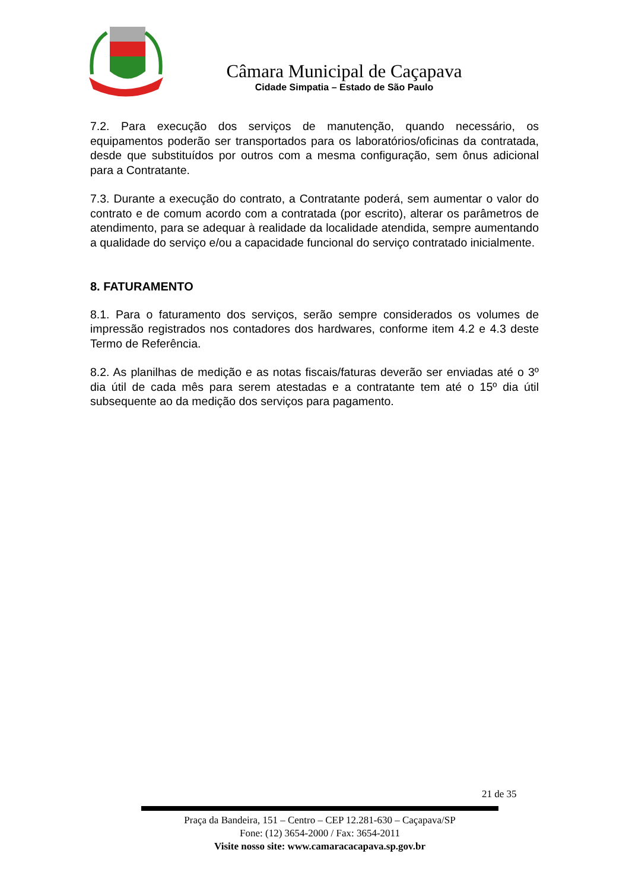Câmara Municipal de Caçapava
Cidade Simpatia – Estado de São Paulo
7.2. Para execução dos serviços de manutenção, quando necessário, os equipamentos poderão ser transportados para os laboratórios/oficinas da contratada, desde que substituídos por outros com a mesma configuração, sem ônus adicional para a Contratante.
7.3. Durante a execução do contrato, a Contratante poderá, sem aumentar o valor do contrato e de comum acordo com a contratada (por escrito), alterar os parâmetros de atendimento, para se adequar à realidade da localidade atendida, sempre aumentando a qualidade do serviço e/ou a capacidade funcional do serviço contratado inicialmente.
8. FATURAMENTO
8.1. Para o faturamento dos serviços, serão sempre considerados os volumes de impressão registrados nos contadores dos hardwares, conforme item 4.2 e 4.3 deste Termo de Referência.
8.2. As planilhas de medição e as notas fiscais/faturas deverão ser enviadas até o 3º dia útil de cada mês para serem atestadas e a contratante tem até o 15º dia útil subsequente ao da medição dos serviços para pagamento.
21 de 35
Praça da Bandeira, 151 – Centro – CEP 12.281-630 – Caçapava/SP
Fone: (12) 3654-2000 / Fax: 3654-2011
Visite nosso site: www.camaracacapava.sp.gov.br